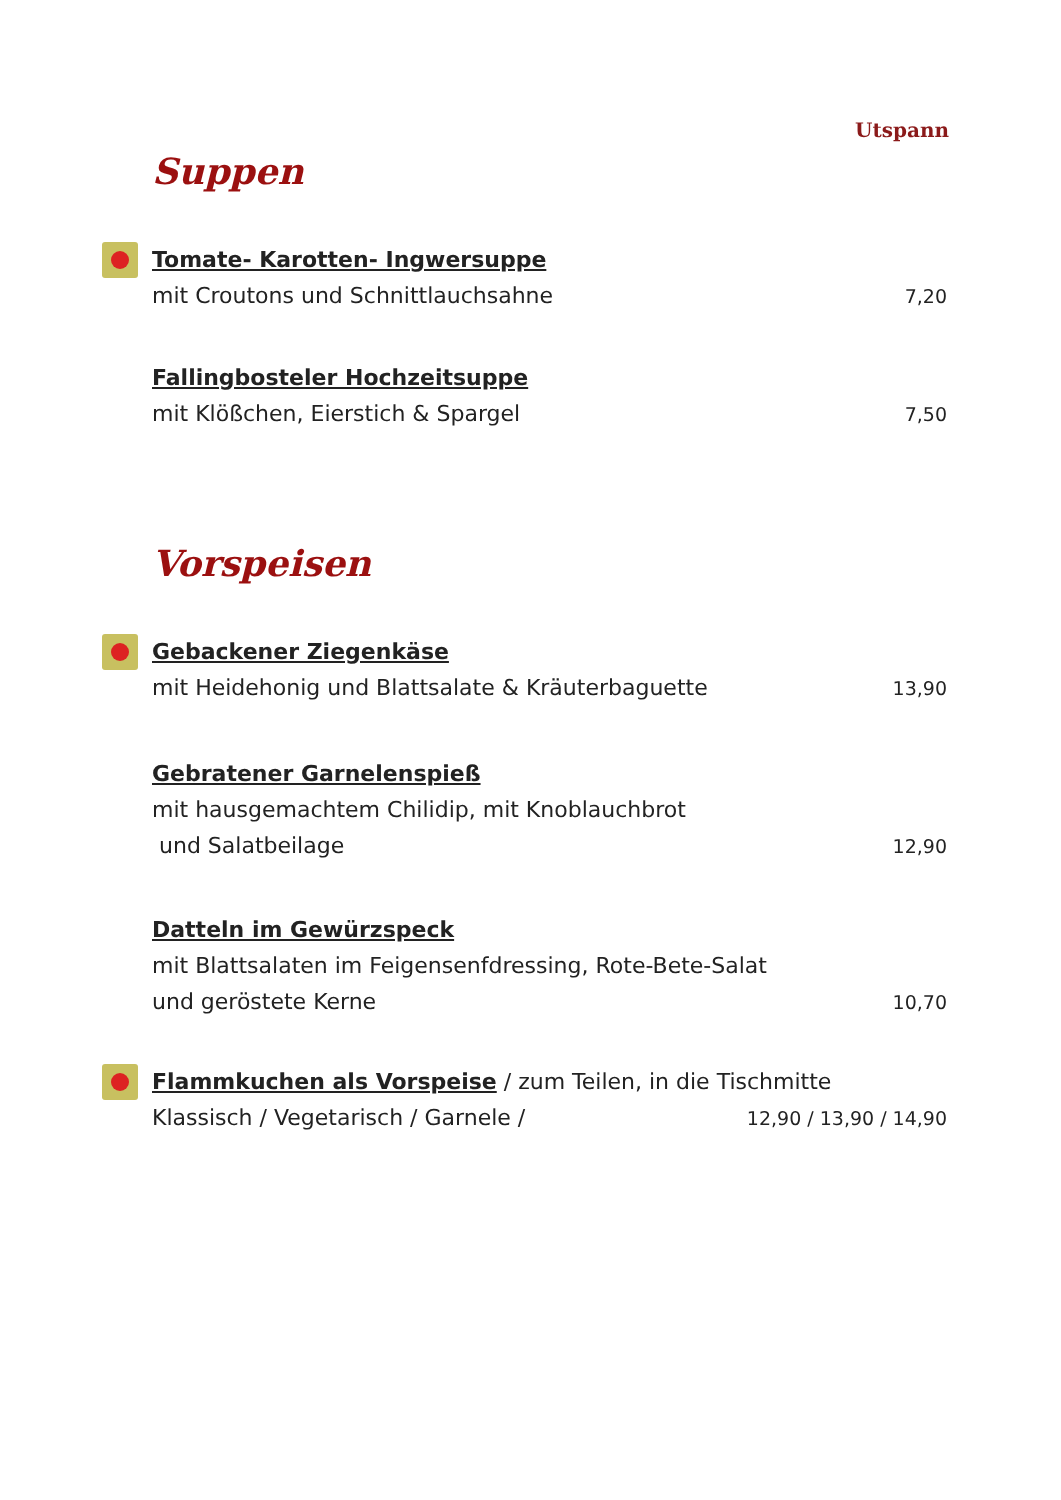Utspann
Suppen
Tomate- Karotten- Ingwersuppe
mit Croutons und Schnittlauchsahne 7,20
Fallingbosteler Hochzeitsuppe
mit Klößchen, Eierstich & Spargel 7,50
Vorspeisen
Gebackener Ziegenkäse
mit Heidehonig und Blattsalate & Kräuterbaguette 13,90
Gebratener Garnelenspieß
mit hausgemachtem Chilidip, mit Knoblauchbrot
und Salatbeilage 12,90
Datteln im Gewürzspeck
mit Blattsalaten im Feigensenfdressing, Rote-Bete-Salat
und geröstete Kerne 10,70
Flammkuchen als Vorspeise / zum Teilen, in die Tischmitte
Klassisch / Vegetarisch / Garnele / 12,90 / 13,90 / 14,90